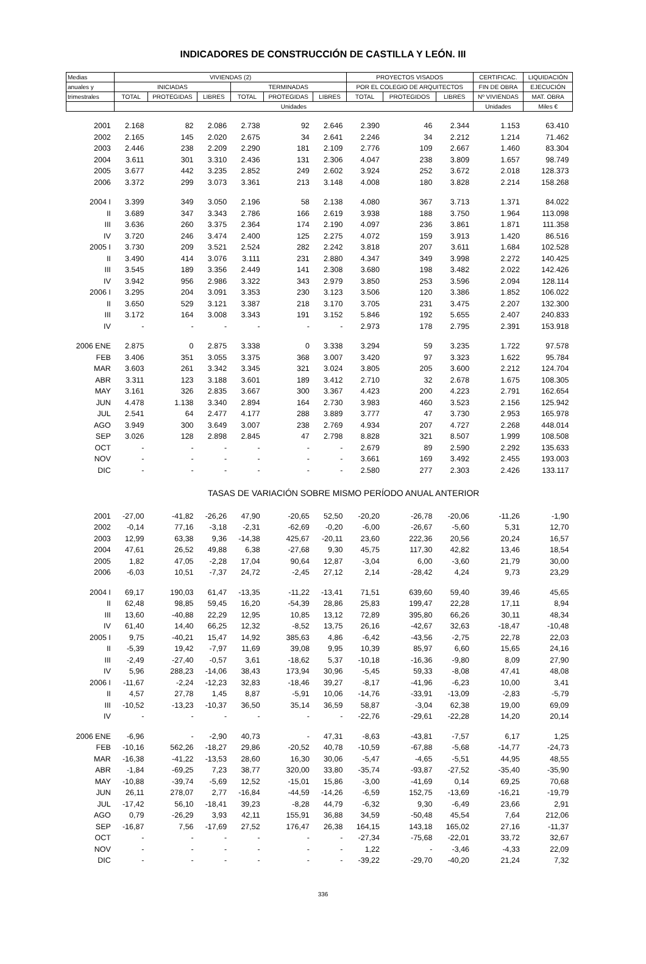INDICADORES DE CONSTRUCCIÓN DE CASTILLA Y LEÓN. III
| Medias | VIVIENDAS (2) | | | | | | PROYECTOS VISADOS | | | CERTIFICAC. | LIQUIDACIÓN |
| --- | --- | --- | --- | --- | --- | --- | --- | --- | --- | --- | --- |
| anuales y | INICIADAS | | | TERMINADAS | | | POR EL COLEGIO DE ARQUITECTOS | | | FIN DE OBRA | EJECUCIÓN |
| trimestrales | TOTAL | PROTEGIDAS | LIBRES | TOTAL | PROTEGIDAS | LIBRES | TOTAL | PROTEGIDOS | LIBRES | Nº VIVIENDAS | MAT. OBRA |
| | Unidades | | | | | | | | | Unidades | Miles € |
| 2001 | 2.168 | 82 | 2.086 | 2.738 | 92 | 2.646 | 2.390 | 46 | 2.344 | 1.153 | 63.410 |
| 2002 | 2.165 | 145 | 2.020 | 2.675 | 34 | 2.641 | 2.246 | 34 | 2.212 | 1.214 | 71.462 |
| 2003 | 2.446 | 238 | 2.209 | 2.290 | 181 | 2.109 | 2.776 | 109 | 2.667 | 1.460 | 83.304 |
| 2004 | 3.611 | 301 | 3.310 | 2.436 | 131 | 2.306 | 4.047 | 238 | 3.809 | 1.657 | 98.749 |
| 2005 | 3.677 | 442 | 3.235 | 2.852 | 249 | 2.602 | 3.924 | 252 | 3.672 | 2.018 | 128.373 |
| 2006 | 3.372 | 299 | 3.073 | 3.361 | 213 | 3.148 | 4.008 | 180 | 3.828 | 2.214 | 158.268 |
| 2004 I | 3.399 | 349 | 3.050 | 2.196 | 58 | 2.138 | 4.080 | 367 | 3.713 | 1.371 | 84.022 |
| II | 3.689 | 347 | 3.343 | 2.786 | 166 | 2.619 | 3.938 | 188 | 3.750 | 1.964 | 113.098 |
| III | 3.636 | 260 | 3.375 | 2.364 | 174 | 2.190 | 4.097 | 236 | 3.861 | 1.871 | 111.358 |
| IV | 3.720 | 246 | 3.474 | 2.400 | 125 | 2.275 | 4.072 | 159 | 3.913 | 1.420 | 86.516 |
| 2005 I | 3.730 | 209 | 3.521 | 2.524 | 282 | 2.242 | 3.818 | 207 | 3.611 | 1.684 | 102.528 |
| II | 3.490 | 414 | 3.076 | 3.111 | 231 | 2.880 | 4.347 | 349 | 3.998 | 2.272 | 140.425 |
| III | 3.545 | 189 | 3.356 | 2.449 | 141 | 2.308 | 3.680 | 198 | 3.482 | 2.022 | 142.426 |
| IV | 3.942 | 956 | 2.986 | 3.322 | 343 | 2.979 | 3.850 | 253 | 3.596 | 2.094 | 128.114 |
| 2006 I | 3.295 | 204 | 3.091 | 3.353 | 230 | 3.123 | 3.506 | 120 | 3.386 | 1.852 | 106.022 |
| II | 3.650 | 529 | 3.121 | 3.387 | 218 | 3.170 | 3.705 | 231 | 3.475 | 2.207 | 132.300 |
| III | 3.172 | 164 | 3.008 | 3.343 | 191 | 3.152 | 5.846 | 192 | 5.655 | 2.407 | 240.833 |
| IV | - | - | - | - | - | - | 2.973 | 178 | 2.795 | 2.391 | 153.918 |
| 2006 ENE | 2.875 | 0 | 2.875 | 3.338 | 0 | 3.338 | 3.294 | 59 | 3.235 | 1.722 | 97.578 |
| FEB | 3.406 | 351 | 3.055 | 3.375 | 368 | 3.007 | 3.420 | 97 | 3.323 | 1.622 | 95.784 |
| MAR | 3.603 | 261 | 3.342 | 3.345 | 321 | 3.024 | 3.805 | 205 | 3.600 | 2.212 | 124.704 |
| ABR | 3.311 | 123 | 3.188 | 3.601 | 189 | 3.412 | 2.710 | 32 | 2.678 | 1.675 | 108.305 |
| MAY | 3.161 | 326 | 2.835 | 3.667 | 300 | 3.367 | 4.423 | 200 | 4.223 | 2.791 | 162.654 |
| JUN | 4.478 | 1.138 | 3.340 | 2.894 | 164 | 2.730 | 3.983 | 460 | 3.523 | 2.156 | 125.942 |
| JUL | 2.541 | 64 | 2.477 | 4.177 | 288 | 3.889 | 3.777 | 47 | 3.730 | 2.953 | 165.978 |
| AGO | 3.949 | 300 | 3.649 | 3.007 | 238 | 2.769 | 4.934 | 207 | 4.727 | 2.268 | 448.014 |
| SEP | 3.026 | 128 | 2.898 | 2.845 | 47 | 2.798 | 8.828 | 321 | 8.507 | 1.999 | 108.508 |
| OCT | - | - | - | - | - | - | 2.679 | 89 | 2.590 | 2.292 | 135.633 |
| NOV | - | - | - | - | - | - | 3.661 | 169 | 3.492 | 2.455 | 193.003 |
| DIC | - | - | - | - | - | - | 2.580 | 277 | 2.303 | 2.426 | 133.117 |
| | TASAS DE VARIACIÓN SOBRE MISMO PERÍODO ANUAL ANTERIOR | | | | | | | | | | |
| 2001 | -27,00 | -41,82 | -26,26 | 47,90 | -20,65 | 52,50 | -20,20 | -26,78 | -20,06 | -11,26 | -1,90 |
| 2002 | -0,14 | 77,16 | -3,18 | -2,31 | -62,69 | -0,20 | -6,00 | -26,67 | -5,60 | 5,31 | 12,70 |
| 2003 | 12,99 | 63,38 | 9,36 | -14,38 | 425,67 | -20,11 | 23,60 | 222,36 | 20,56 | 20,24 | 16,57 |
| 2004 | 47,61 | 26,52 | 49,88 | 6,38 | -27,68 | 9,30 | 45,75 | 117,30 | 42,82 | 13,46 | 18,54 |
| 2005 | 1,82 | 47,05 | -2,28 | 17,04 | 90,64 | 12,87 | -3,04 | 6,00 | -3,60 | 21,79 | 30,00 |
| 2006 | -6,03 | 10,51 | -7,37 | 24,72 | -2,45 | 27,12 | 2,14 | -28,42 | 4,24 | 9,73 | 23,29 |
| 2004 I | 69,17 | 190,03 | 61,47 | -13,35 | -11,22 | -13,41 | 71,51 | 639,60 | 59,40 | 39,46 | 45,65 |
| II | 62,48 | 98,85 | 59,45 | 16,20 | -54,39 | 28,86 | 25,83 | 199,47 | 22,28 | 17,11 | 8,94 |
| III | 13,60 | -40,88 | 22,29 | 12,95 | 10,85 | 13,12 | 72,89 | 395,80 | 66,26 | 30,11 | 48,34 |
| IV | 61,40 | 14,40 | 66,25 | 12,32 | -8,52 | 13,75 | 26,16 | -42,67 | 32,63 | -18,47 | -10,48 |
| 2005 I | 9,75 | -40,21 | 15,47 | 14,92 | 385,63 | 4,86 | -6,42 | -43,56 | -2,75 | 22,78 | 22,03 |
| II | -5,39 | 19,42 | -7,97 | 11,69 | 39,08 | 9,95 | 10,39 | 85,97 | 6,60 | 15,65 | 24,16 |
| III | -2,49 | -27,40 | -0,57 | 3,61 | -18,62 | 5,37 | -10,18 | -16,36 | -9,80 | 8,09 | 27,90 |
| IV | 5,96 | 288,23 | -14,06 | 38,43 | 173,94 | 30,96 | -5,45 | 59,33 | -8,08 | 47,41 | 48,08 |
| 2006 I | -11,67 | -2,24 | -12,23 | 32,83 | -18,46 | 39,27 | -8,17 | -41,96 | -6,23 | 10,00 | 3,41 |
| II | 4,57 | 27,78 | 1,45 | 8,87 | -5,91 | 10,06 | -14,76 | -33,91 | -13,09 | -2,83 | -5,79 |
| III | -10,52 | -13,23 | -10,37 | 36,50 | 35,14 | 36,59 | 58,87 | -3,04 | 62,38 | 19,00 | 69,09 |
| IV | - | - | - | - | - | - | -22,76 | -29,61 | -22,28 | 14,20 | 20,14 |
| 2006 ENE | -6,96 | - | -2,90 | 40,73 | - | 47,31 | -8,63 | -43,81 | -7,57 | 6,17 | 1,25 |
| FEB | -10,16 | 562,26 | -18,27 | 29,86 | -20,52 | 40,78 | -10,59 | -67,88 | -5,68 | -14,77 | -24,73 |
| MAR | -16,38 | -41,22 | -13,53 | 28,60 | 16,30 | 30,06 | -5,47 | -4,65 | -5,51 | 44,95 | 48,55 |
| ABR | -1,84 | -69,25 | 7,23 | 38,77 | 320,00 | 33,80 | -35,74 | -93,87 | -27,52 | -35,40 | -35,90 |
| MAY | -10,88 | -39,74 | -5,69 | 12,52 | -15,01 | 15,86 | -3,00 | -41,69 | 0,14 | 69,25 | 70,68 |
| JUN | 26,11 | 278,07 | 2,77 | -16,84 | -44,59 | -14,26 | -6,59 | 152,75 | -13,69 | -16,21 | -19,79 |
| JUL | -17,42 | 56,10 | -18,41 | 39,23 | -8,28 | 44,79 | -6,32 | 9,30 | -6,49 | 23,66 | 2,91 |
| AGO | 0,79 | -26,29 | 3,93 | 42,11 | 155,91 | 36,88 | 34,59 | -50,48 | 45,54 | 7,64 | 212,06 |
| SEP | -16,87 | 7,56 | -17,69 | 27,52 | 176,47 | 26,38 | 164,15 | 143,18 | 165,02 | 27,16 | -11,37 |
| OCT | - | - | - | - | - | - | -27,34 | -75,68 | -22,01 | 33,72 | 32,67 |
| NOV | - | - | - | - | - | - | 1,22 | - | -3,46 | -4,33 | 22,09 |
| DIC | - | - | - | - | - | - | -39,22 | -29,70 | -40,20 | 21,24 | 7,32 |
336